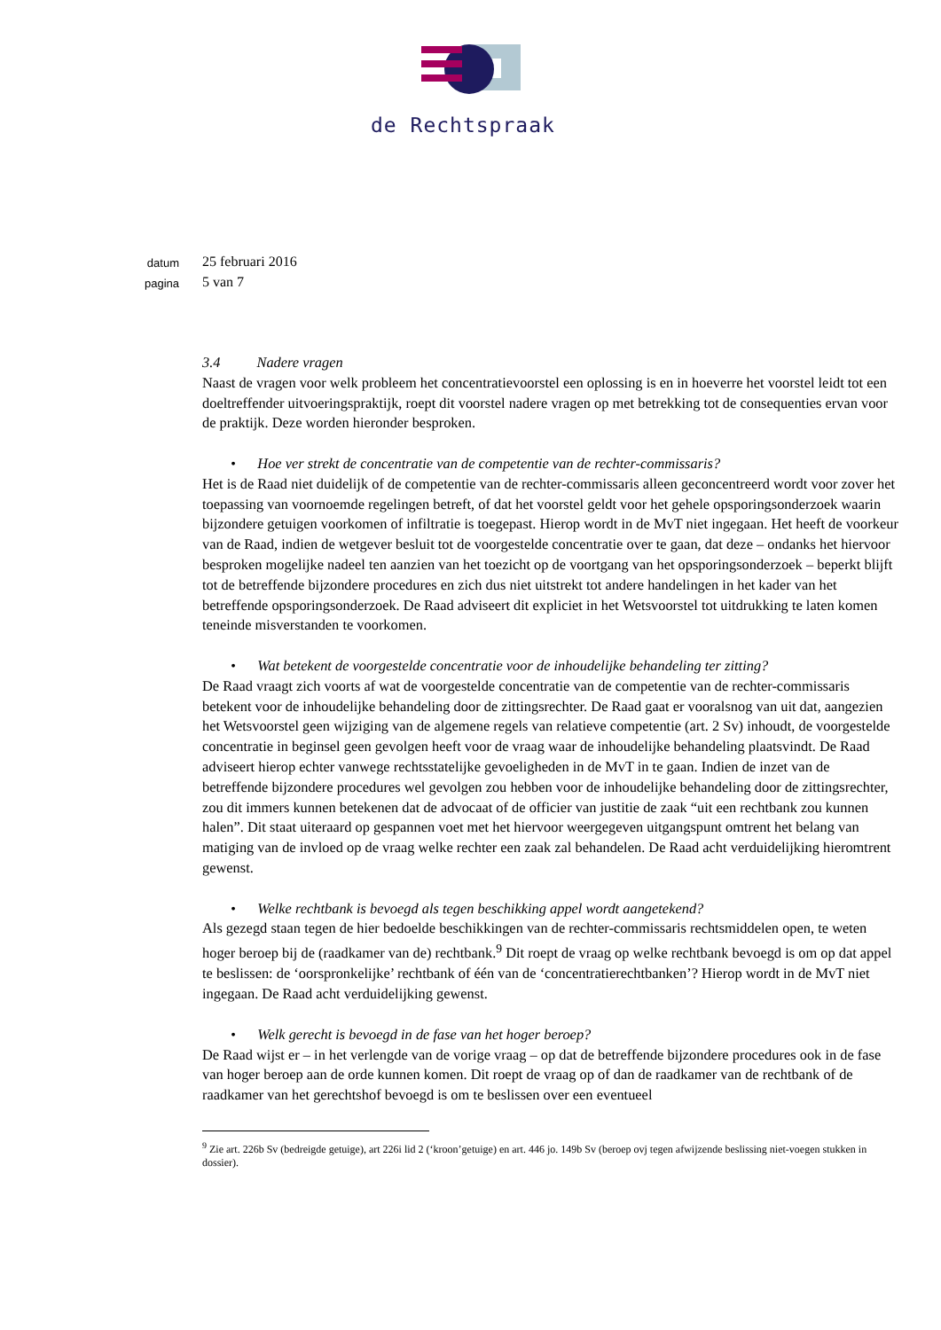de Rechtspraak
datum 25 februari 2016
pagina 5 van 7
3.4 Nadere vragen
Naast de vragen voor welk probleem het concentratievoorstel een oplossing is en in hoeverre het voorstel leidt tot een doeltreffender uitvoeringspraktijk, roept dit voorstel nadere vragen op met betrekking tot de consequenties ervan voor de praktijk. Deze worden hieronder besproken.
• Hoe ver strekt de concentratie van de competentie van de rechter-commissaris?
Het is de Raad niet duidelijk of de competentie van de rechter-commissaris alleen geconcentreerd wordt voor zover het toepassing van voornoemde regelingen betreft, of dat het voorstel geldt voor het gehele opsporingsonderzoek waarin bijzondere getuigen voorkomen of infiltratie is toegepast. Hierop wordt in de MvT niet ingegaan. Het heeft de voorkeur van de Raad, indien de wetgever besluit tot de voorgestelde concentratie over te gaan, dat deze – ondanks het hiervoor besproken mogelijke nadeel ten aanzien van het toezicht op de voortgang van het opsporingsonderzoek – beperkt blijft tot de betreffende bijzondere procedures en zich dus niet uitstrekt tot andere handelingen in het kader van het betreffende opsporingsonderzoek. De Raad adviseert dit expliciet in het Wetsvoorstel tot uitdrukking te laten komen teneinde misverstanden te voorkomen.
• Wat betekent de voorgestelde concentratie voor de inhoudelijke behandeling ter zitting?
De Raad vraagt zich voorts af wat de voorgestelde concentratie van de competentie van de rechter-commissaris betekent voor de inhoudelijke behandeling door de zittingsrechter. De Raad gaat er vooralsnog van uit dat, aangezien het Wetsvoorstel geen wijziging van de algemene regels van relatieve competentie (art. 2 Sv) inhoudt, de voorgestelde concentratie in beginsel geen gevolgen heeft voor de vraag waar de inhoudelijke behandeling plaatsvindt. De Raad adviseert hierop echter vanwege rechtsstatelijke gevoeligheden in de MvT in te gaan. Indien de inzet van de betreffende bijzondere procedures wel gevolgen zou hebben voor de inhoudelijke behandeling door de zittingsrechter, zou dit immers kunnen betekenen dat de advocaat of de officier van justitie de zaak “uit een rechtbank zou kunnen halen”. Dit staat uiteraard op gespannen voet met het hiervoor weergegeven uitgangspunt omtrent het belang van matiging van de invloed op de vraag welke rechter een zaak zal behandelen. De Raad acht verduidelijking hieromtrent gewenst.
• Welke rechtbank is bevoegd als tegen beschikking appel wordt aangetekend?
Als gezegd staan tegen de hier bedoelde beschikkingen van de rechter-commissaris rechtsmiddelen open, te weten hoger beroep bij de (raadkamer van de) rechtbank.<sup>9</sup> Dit roept de vraag op welke rechtbank bevoegd is om op dat appel te beslissen: de ‘oorspronkelijke’ rechtbank of één van de ‘concentratierechtbanken’? Hierop wordt in de MvT niet ingegaan. De Raad acht verduidelijking gewenst.
• Welk gerecht is bevoegd in de fase van het hoger beroep?
De Raad wijst er – in het verlengde van de vorige vraag – op dat de betreffende bijzondere procedures ook in de fase van hoger beroep aan de orde kunnen komen. Dit roept de vraag op of dan de raadkamer van de rechtbank of de raadkamer van het gerechtshof bevoegd is om te beslissen over een eventueel
<sup>9</sup> Zie art. 226b Sv (bedreigde getuige), art 226i lid 2 (‘kroon’getuige) en art. 446 jo. 149b Sv (beroep ovj tegen afwijzende beslissing niet-voegen stukken in dossier).